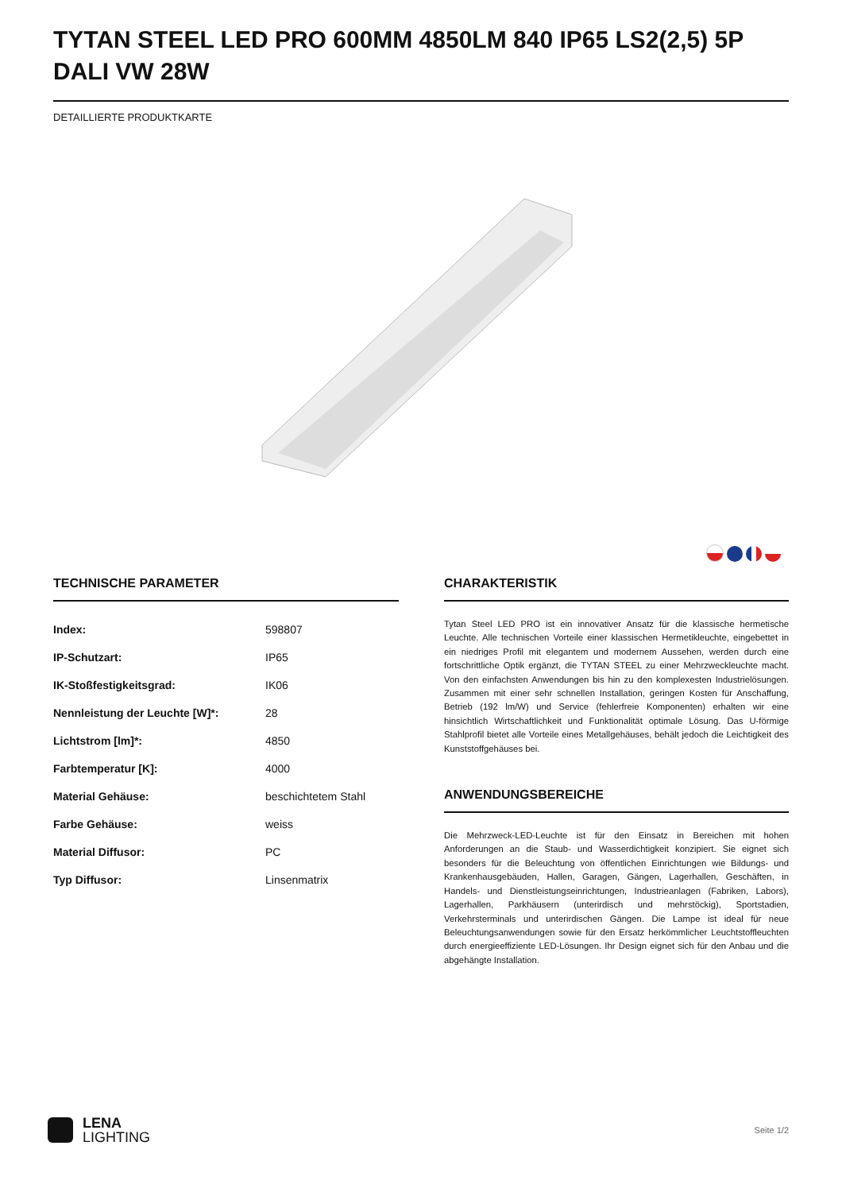TYTAN STEEL LED PRO 600MM 4850LM 840 IP65 LS2(2,5) 5P DALI VW 28W
DETAILLIERTE PRODUKTKARTE
TECHNISCHE PARAMETER
| Index: | 598807 |
| IP-Schutzart: | IP65 |
| IK-Stoßfestigkeitsgrad: | IK06 |
| Nennleistung der Leuchte [W]*: | 28 |
| Lichtstrom [lm]*: | 4850 |
| Farbtemperatur [K]: | 4000 |
| Material Gehäuse: | beschichtetem Stahl |
| Farbe Gehäuse: | weiss |
| Material Diffusor: | PC |
| Typ Diffusor: | Linsenmatrix |
CHARAKTERISTIK
Tytan Steel LED PRO ist ein innovativer Ansatz für die klassische hermetische Leuchte. Alle technischen Vorteile einer klassischen Hermetikleuchte, eingebettet in ein niedriges Profil mit elegantem und modernem Aussehen, werden durch eine fortschrittliche Optik ergänzt, die TYTAN STEEL zu einer Mehrzweckleuchte macht. Von den einfachsten Anwendungen bis hin zu den komplexesten Industrielösungen. Zusammen mit einer sehr schnellen Installation, geringen Kosten für Anschaffung, Betrieb (192 lm/W) und Service (fehlerfreie Komponenten) erhalten wir eine hinsichtlich Wirtschaftlichkeit und Funktionalität optimale Lösung. Das U-förmige Stahlprofil bietet alle Vorteile eines Metallgehäuses, behält jedoch die Leichtigkeit des Kunststoffgehäuses bei.
ANWENDUNGSBEREICHE
Die Mehrzweck-LED-Leuchte ist für den Einsatz in Bereichen mit hohen Anforderungen an die Staub- und Wasserdichtigkeit konzipiert. Sie eignet sich besonders für die Beleuchtung von öffentlichen Einrichtungen wie Bildungs- und Krankenhausgebäuden, Hallen, Garagen, Gängen, Lagerhallen, Geschäften, in Handels- und Dienstleistungseinrichtungen, Industrieanlagen (Fabriken, Labors), Lagerhallen, Parkhäusern (unterirdisch und mehrstöckig), Sportstadien, Verkehrsterminals und unterirdischen Gängen. Die Lampe ist ideal für neue Beleuchtungsanwendungen sowie für den Ersatz herkömmlicher Leuchtstoffleuchten durch energieeffiziente LED-Lösungen. Ihr Design eignet sich für den Anbau und die abgehängte Installation.
LENA
LIGHTING
Seite 1/2